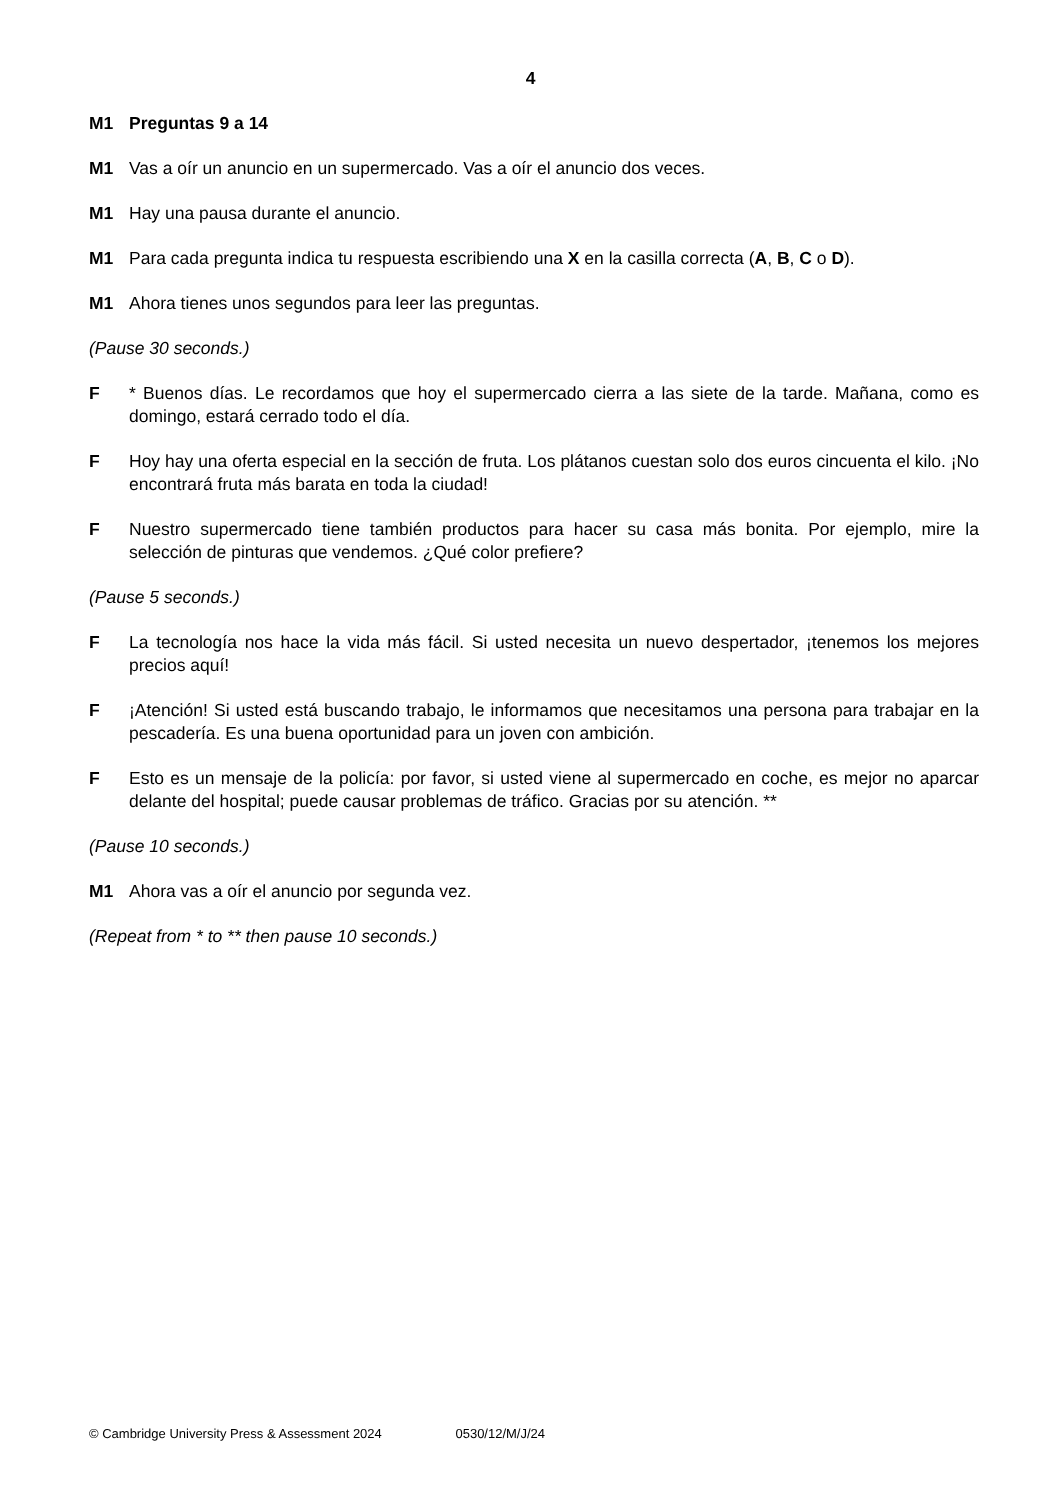4
M1 Preguntas 9 a 14
M1 Vas a oír un anuncio en un supermercado. Vas a oír el anuncio dos veces.
M1 Hay una pausa durante el anuncio.
M1 Para cada pregunta indica tu respuesta escribiendo una X en la casilla correcta (A, B, C o D).
M1 Ahora tienes unos segundos para leer las preguntas.
(Pause 30 seconds.)
F * Buenos días. Le recordamos que hoy el supermercado cierra a las siete de la tarde. Mañana, como es domingo, estará cerrado todo el día.
F Hoy hay una oferta especial en la sección de fruta. Los plátanos cuestan solo dos euros cincuenta el kilo. ¡No encontrará fruta más barata en toda la ciudad!
F Nuestro supermercado tiene también productos para hacer su casa más bonita. Por ejemplo, mire la selección de pinturas que vendemos. ¿Qué color prefiere?
(Pause 5 seconds.)
F La tecnología nos hace la vida más fácil. Si usted necesita un nuevo despertador, ¡tenemos los mejores precios aquí!
F ¡Atención! Si usted está buscando trabajo, le informamos que necesitamos una persona para trabajar en la pescadería. Es una buena oportunidad para un joven con ambición.
F Esto es un mensaje de la policía: por favor, si usted viene al supermercado en coche, es mejor no aparcar delante del hospital; puede causar problemas de tráfico. Gracias por su atención. **
(Pause 10 seconds.)
M1 Ahora vas a oír el anuncio por segunda vez.
(Repeat from * to ** then pause 10 seconds.)
© Cambridge University Press & Assessment 2024 0530/12/M/J/24